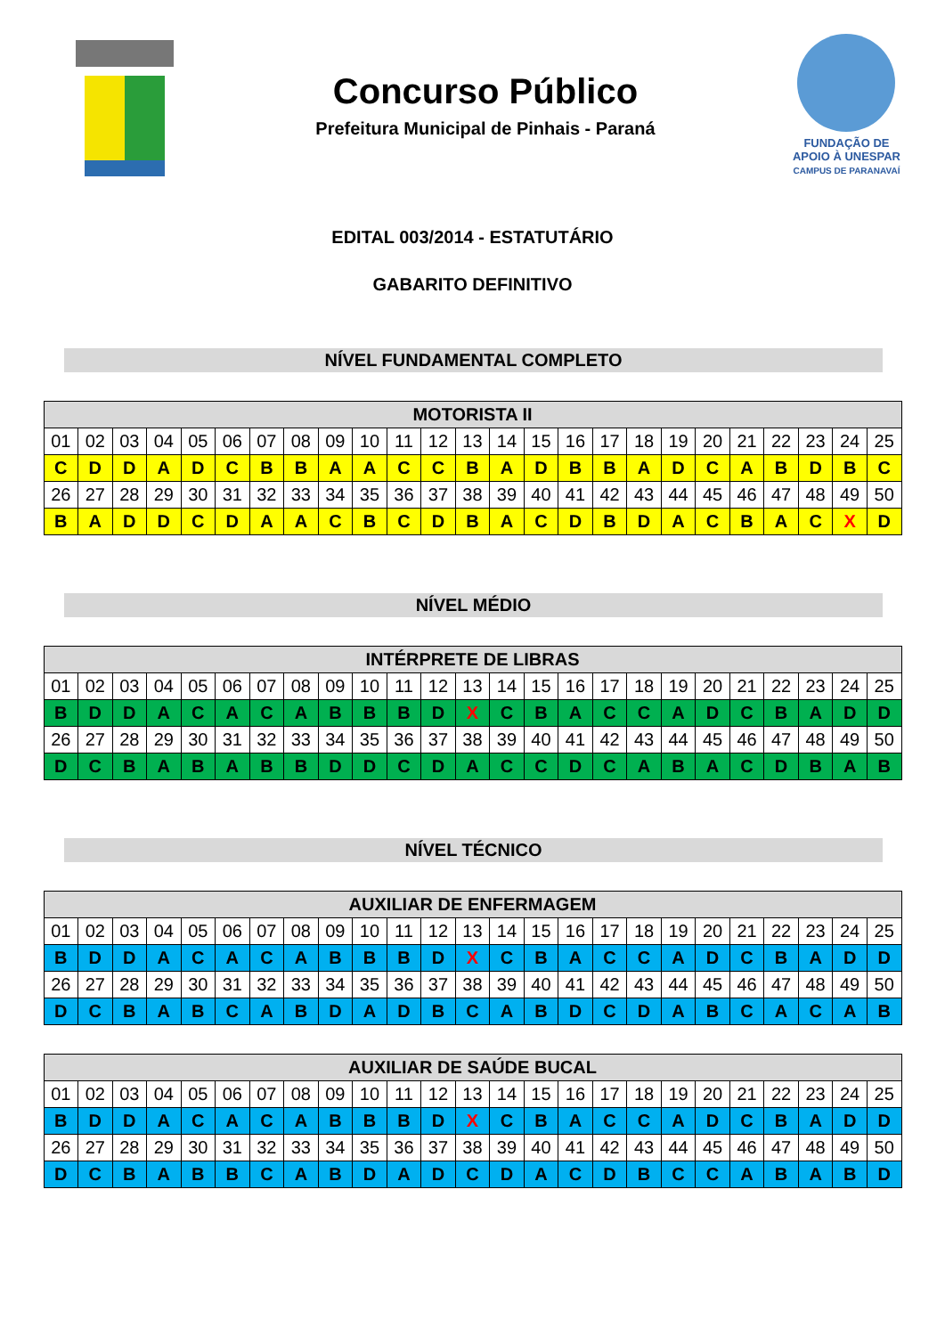Concurso Público
Prefeitura Municipal de Pinhais - Paraná
FUNDAÇÃO DE
APOIO À UNESPAR
CAMPUS DE PARANAVAÍ
EDITAL 003/2014 - ESTATUTÁRIO
GABARITO DEFINITIVO
NÍVEL FUNDAMENTAL COMPLETO
| MOTORISTA II | | | | | | | | | | | | | | | | | | | | | | | | |
| --- | --- | --- | --- | --- | --- | --- | --- | --- | --- | --- | --- | --- | --- | --- | --- | --- | --- | --- | --- | --- | --- | --- | --- | --- |
| 01 | 02 | 03 | 04 | 05 | 06 | 07 | 08 | 09 | 10 | 11 | 12 | 13 | 14 | 15 | 16 | 17 | 18 | 19 | 20 | 21 | 22 | 23 | 24 | 25 |
| C | D | D | A | D | C | B | B | A | A | C | C | B | A | D | B | B | A | D | C | A | B | D | B | C |
| 26 | 27 | 28 | 29 | 30 | 31 | 32 | 33 | 34 | 35 | 36 | 37 | 38 | 39 | 40 | 41 | 42 | 43 | 44 | 45 | 46 | 47 | 48 | 49 | 50 |
| B | A | D | D | C | D | A | A | C | B | C | D | B | A | C | D | B | D | A | C | B | A | C | X | D |
NÍVEL MÉDIO
| INTÉRPRETE DE LIBRAS | | | | | | | | | | | | | | | | | | | | | | | | |
| --- | --- | --- | --- | --- | --- | --- | --- | --- | --- | --- | --- | --- | --- | --- | --- | --- | --- | --- | --- | --- | --- | --- | --- | --- |
| 01 | 02 | 03 | 04 | 05 | 06 | 07 | 08 | 09 | 10 | 11 | 12 | 13 | 14 | 15 | 16 | 17 | 18 | 19 | 20 | 21 | 22 | 23 | 24 | 25 |
| B | D | D | A | C | A | C | A | B | B | B | D | X | C | B | A | C | C | A | D | C | B | A | D | D |
| 26 | 27 | 28 | 29 | 30 | 31 | 32 | 33 | 34 | 35 | 36 | 37 | 38 | 39 | 40 | 41 | 42 | 43 | 44 | 45 | 46 | 47 | 48 | 49 | 50 |
| D | C | B | A | B | A | B | B | D | D | C | D | A | C | C | D | C | A | B | A | C | D | B | A | B |
NÍVEL TÉCNICO
| AUXILIAR DE ENFERMAGEM | | | | | | | | | | | | | | | | | | | | | | | | |
| --- | --- | --- | --- | --- | --- | --- | --- | --- | --- | --- | --- | --- | --- | --- | --- | --- | --- | --- | --- | --- | --- | --- | --- | --- |
| 01 | 02 | 03 | 04 | 05 | 06 | 07 | 08 | 09 | 10 | 11 | 12 | 13 | 14 | 15 | 16 | 17 | 18 | 19 | 20 | 21 | 22 | 23 | 24 | 25 |
| B | D | D | A | C | A | C | A | B | B | B | D | X | C | B | A | C | C | A | D | C | B | A | D | D |
| 26 | 27 | 28 | 29 | 30 | 31 | 32 | 33 | 34 | 35 | 36 | 37 | 38 | 39 | 40 | 41 | 42 | 43 | 44 | 45 | 46 | 47 | 48 | 49 | 50 |
| D | C | B | A | B | C | A | B | D | A | D | B | C | A | B | D | C | D | A | B | C | A | C | A | B |
| AUXILIAR DE SAÚDE BUCAL | | | | | | | | | | | | | | | | | | | | | | | | |
| --- | --- | --- | --- | --- | --- | --- | --- | --- | --- | --- | --- | --- | --- | --- | --- | --- | --- | --- | --- | --- | --- | --- | --- | --- |
| 01 | 02 | 03 | 04 | 05 | 06 | 07 | 08 | 09 | 10 | 11 | 12 | 13 | 14 | 15 | 16 | 17 | 18 | 19 | 20 | 21 | 22 | 23 | 24 | 25 |
| B | D | D | A | C | A | C | A | B | B | B | D | X | C | B | A | C | C | A | D | C | B | A | D | D |
| 26 | 27 | 28 | 29 | 30 | 31 | 32 | 33 | 34 | 35 | 36 | 37 | 38 | 39 | 40 | 41 | 42 | 43 | 44 | 45 | 46 | 47 | 48 | 49 | 50 |
| D | C | B | A | B | B | C | A | B | D | A | D | C | D | A | C | D | B | C | C | A | B | A | B | D |